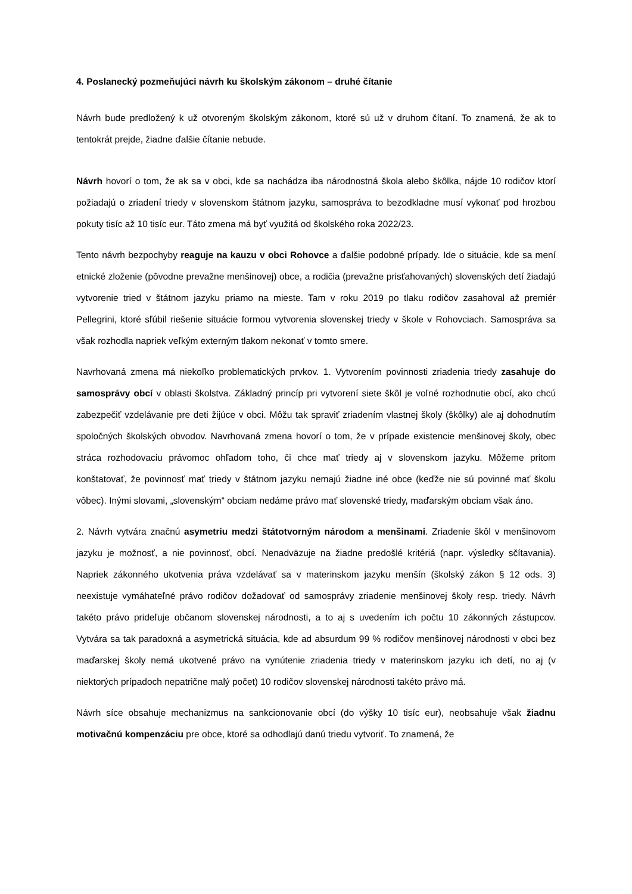4. Poslanecký pozmeňujúci návrh ku školským zákonom – druhé čítanie
Návrh bude predložený k už otvoreným školským zákonom, ktoré sú už v druhom čítaní. To znamená, že ak to tentokrát prejde, žiadne ďalšie čítanie nebude.
Návrh hovorí o tom, že ak sa v obci, kde sa nachádza iba národnostná škola alebo škôlka, nájde 10 rodičov ktorí požiadajú o zriadení triedy v slovenskom štátnom jazyku, samospráva to bezodkladne musí vykonať pod hrozbou pokuty tisíc až 10 tisíc eur. Táto zmena má byť využitá od školského roka 2022/23.
Tento návrh bezpochyby reaguje na kauzu v obci Rohovce a ďalšie podobné prípady. Ide o situácie, kde sa mení etnické zloženie (pôvodne prevažne menšinovej) obce, a rodičia (prevažne prisťahovaných) slovenských detí žiadajú vytvorenie tried v štátnom jazyku priamo na mieste. Tam v roku 2019 po tlaku rodičov zasahoval až premiér Pellegrini, ktoré sľúbil riešenie situácie formou vytvorenia slovenskej triedy v škole v Rohovciach. Samospráva sa však rozhodla napriek veľkým externým tlakom nekonať v tomto smere.
Navrhovaná zmena má niekoľko problematických prvkov. 1. Vytvorením povinnosti zriadenia triedy zasahuje do samosprávy obcí v oblasti školstva. Základný princíp pri vytvorení siete škôl je voľné rozhodnutie obcí, ako chcú zabezpečiť vzdelávanie pre deti žijúce v obci. Môžu tak spraviť zriadením vlastnej školy (škôlky) ale aj dohodnutím spoločných školských obvodov. Navrhovaná zmena hovorí o tom, že v prípade existencie menšinovej školy, obec stráca rozhodovaciu právomoc ohľadom toho, či chce mať triedy aj v slovenskom jazyku. Môžeme pritom konštatovať, že povinnosť mať triedy v štátnom jazyku nemajú žiadne iné obce (keďže nie sú povinné mať školu vôbec). Inými slovami, „slovenským“ obciam nedáme právo mať slovenské triedy, maďarským obciam však áno.
2. Návrh vytvára značnú asymetriu medzi štátotvorným národom a menšinami. Zriadenie škôl v menšinovom jazyku je možnosť, a nie povinnosť, obcí. Nenadväzuje na žiadne predošlé kritériá (napr. výsledky sčítavania). Napriek zákonného ukotvenia práva vzdelávať sa v materinskom jazyku menšín (školský zákon § 12 ods. 3) neexistuje vymáhateľné právo rodičov dožadovať od samosprávy zriadenie menšinovej školy resp. triedy. Návrh takéto právo prideľuje občanom slovenskej národnosti, a to aj s uvedením ich počtu 10 zákonných zástupcov. Vytvára sa tak paradoxná a asymetrická situácia, kde ad absurdum 99 % rodičov menšinovej národnosti v obci bez maďarskej školy nemá ukotvené právo na vynútenie zriadenia triedy v materinskom jazyku ich detí, no aj (v niektorých prípadoch nepatrične malý počet) 10 rodičov slovenskej národnosti takéto právo má.
Návrh síce obsahuje mechanizmus na sankcionovanie obcí (do výšky 10 tisíc eur), neobsahuje však žiadnu motivačnú kompenzáciu pre obce, ktoré sa odhodlajú danú triedu vytvoriť. To znamená, že